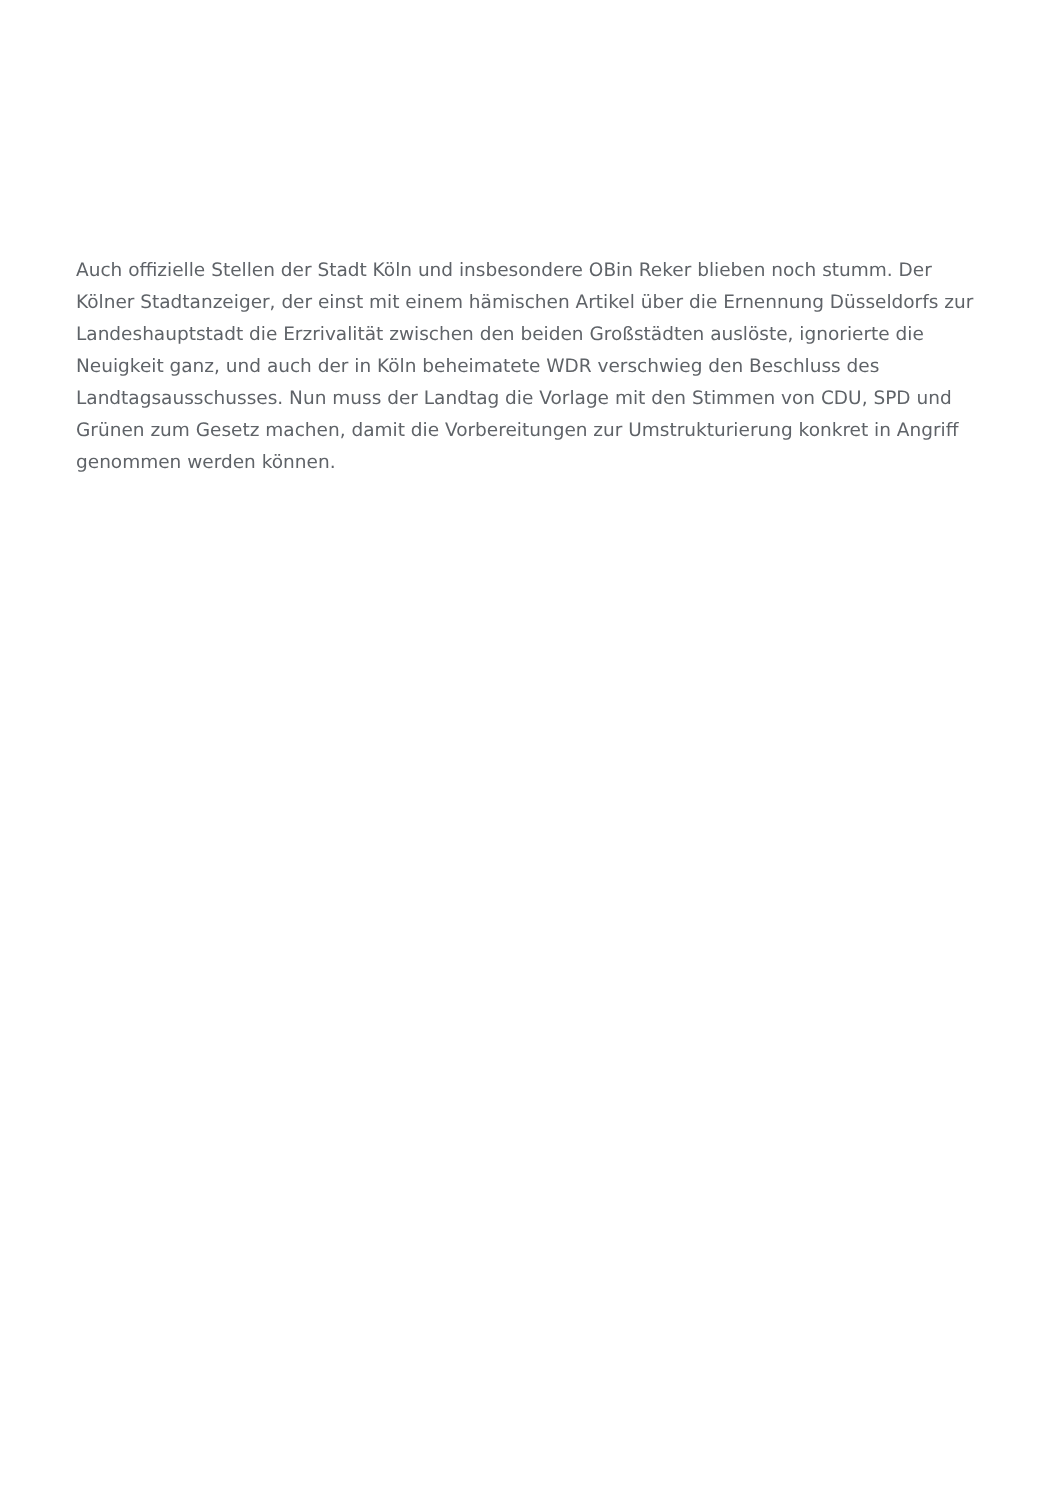Auch offizielle Stellen der Stadt Köln und insbesondere OBin Reker blieben noch stumm. Der Kölner Stadtanzeiger, der einst mit einem hämischen Artikel über die Ernennung Düsseldorfs zur Landeshauptstadt die Erzrivalität zwischen den beiden Großstädten auslöste, ignorierte die Neuigkeit ganz, und auch der in Köln beheimatete WDR verschwieg den Beschluss des Landtagsausschusses. Nun muss der Landtag die Vorlage mit den Stimmen von CDU, SPD und Grünen zum Gesetz machen, damit die Vorbereitungen zur Umstrukturierung konkret in Angriff genommen werden können.